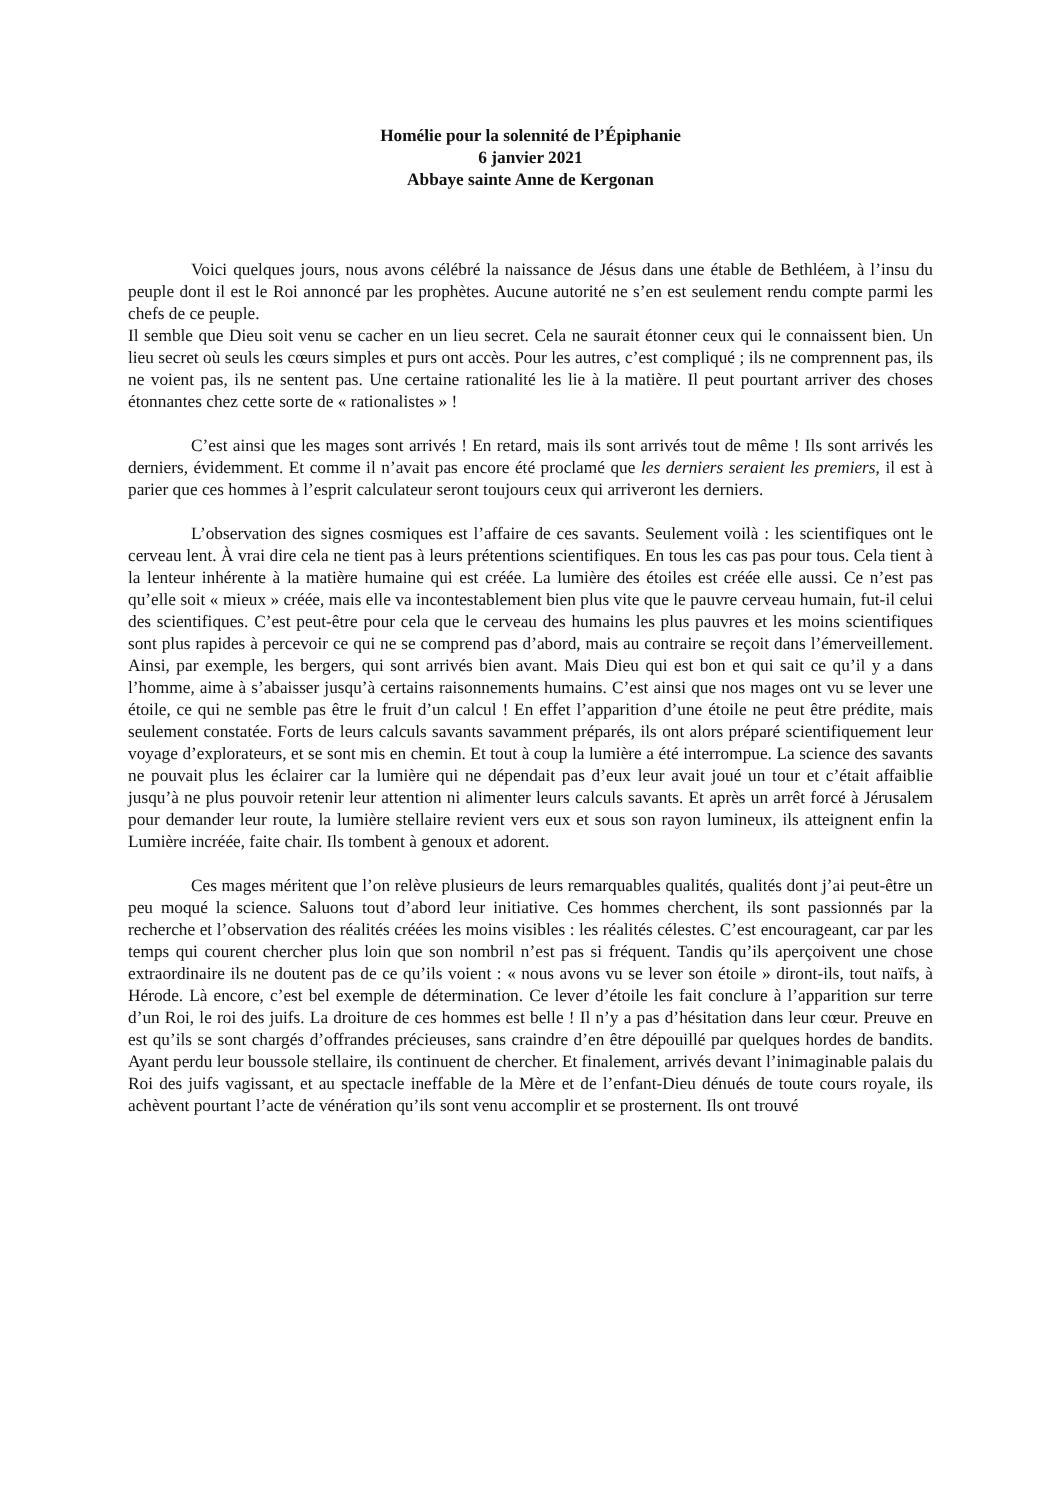Homélie pour la solennité de l’Épiphanie
6 janvier 2021
Abbaye sainte Anne de Kergonan
Voici quelques jours, nous avons célébré la naissance de Jésus dans une étable de Bethléem, à l’insu du peuple dont il est le Roi annoncé par les prophètes. Aucune autorité ne s’en est seulement rendu compte parmi les chefs de ce peuple.
Il semble que Dieu soit venu se cacher en un lieu secret. Cela ne saurait étonner ceux qui le connaissent bien. Un lieu secret où seuls les cœurs simples et purs ont accès. Pour les autres, c’est compliqué ; ils ne comprennent pas, ils ne voient pas, ils ne sentent pas. Une certaine rationalité les lie à la matière. Il peut pourtant arriver des choses étonnantes chez cette sorte de « rationalistes » !
C’est ainsi que les mages sont arrivés ! En retard, mais ils sont arrivés tout de même ! Ils sont arrivés les derniers, évidemment. Et comme il n’avait pas encore été proclamé que les derniers seraient les premiers, il est à parier que ces hommes à l’esprit calculateur seront toujours ceux qui arriveront les derniers.
L’observation des signes cosmiques est l’affaire de ces savants. Seulement voilà : les scientifiques ont le cerveau lent. À vrai dire cela ne tient pas à leurs prétentions scientifiques. En tous les cas pas pour tous. Cela tient à la lenteur inhérente à la matière humaine qui est créée. La lumière des étoiles est créée elle aussi. Ce n’est pas qu’elle soit « mieux » créée, mais elle va incontestablement bien plus vite que le pauvre cerveau humain, fut-il celui des scientifiques. C’est peut-être pour cela que le cerveau des humains les plus pauvres et les moins scientifiques sont plus rapides à percevoir ce qui ne se comprend pas d’abord, mais au contraire se reçoit dans l’émerveillement. Ainsi, par exemple, les bergers, qui sont arrivés bien avant. Mais Dieu qui est bon et qui sait ce qu’il y a dans l’homme, aime à s’abaisser jusqu’à certains raisonnements humains. C’est ainsi que nos mages ont vu se lever une étoile, ce qui ne semble pas être le fruit d’un calcul ! En effet l’apparition d’une étoile ne peut être prédite, mais seulement constatée. Forts de leurs calculs savants savamment préparés, ils ont alors préparé scientifiquement leur voyage d’explorateurs, et se sont mis en chemin. Et tout à coup la lumière a été interrompue. La science des savants ne pouvait plus les éclairer car la lumière qui ne dépendait pas d’eux leur avait joué un tour et c’était affaiblie jusqu’à ne plus pouvoir retenir leur attention ni alimenter leurs calculs savants. Et après un arrêt forcé à Jérusalem pour demander leur route, la lumière stellaire revient vers eux et sous son rayon lumineux, ils atteignent enfin la Lumière incréée, faite chair. Ils tombent à genoux et adorent.
Ces mages méritent que l’on relève plusieurs de leurs remarquables qualités, qualités dont j’ai peut-être un peu moqué la science. Saluons tout d’abord leur initiative. Ces hommes cherchent, ils sont passionnés par la recherche et l’observation des réalités créées les moins visibles : les réalités célestes. C’est encourageant, car par les temps qui courent chercher plus loin que son nombril n’est pas si fréquent. Tandis qu’ils aperçoivent une chose extraordinaire ils ne doutent pas de ce qu’ils voient : « nous avons vu se lever son étoile » diront-ils, tout naïfs, à Hérode. Là encore, c’est bel exemple de détermination. Ce lever d’étoile les fait conclure à l’apparition sur terre d’un Roi, le roi des juifs. La droiture de ces hommes est belle ! Il n’y a pas d’hésitation dans leur cœur. Preuve en est qu’ils se sont chargés d’offrandes précieuses, sans craindre d’en être dépouillé par quelques hordes de bandits. Ayant perdu leur boussole stellaire, ils continuent de chercher. Et finalement, arrivés devant l’inimaginable palais du Roi des juifs vagissant, et au spectacle ineffable de la Mère et de l’enfant-Dieu dénués de toute cours royale, ils achèvent pourtant l’acte de vénération qu’ils sont venu accomplir et se prosternent. Ils ont trouvé